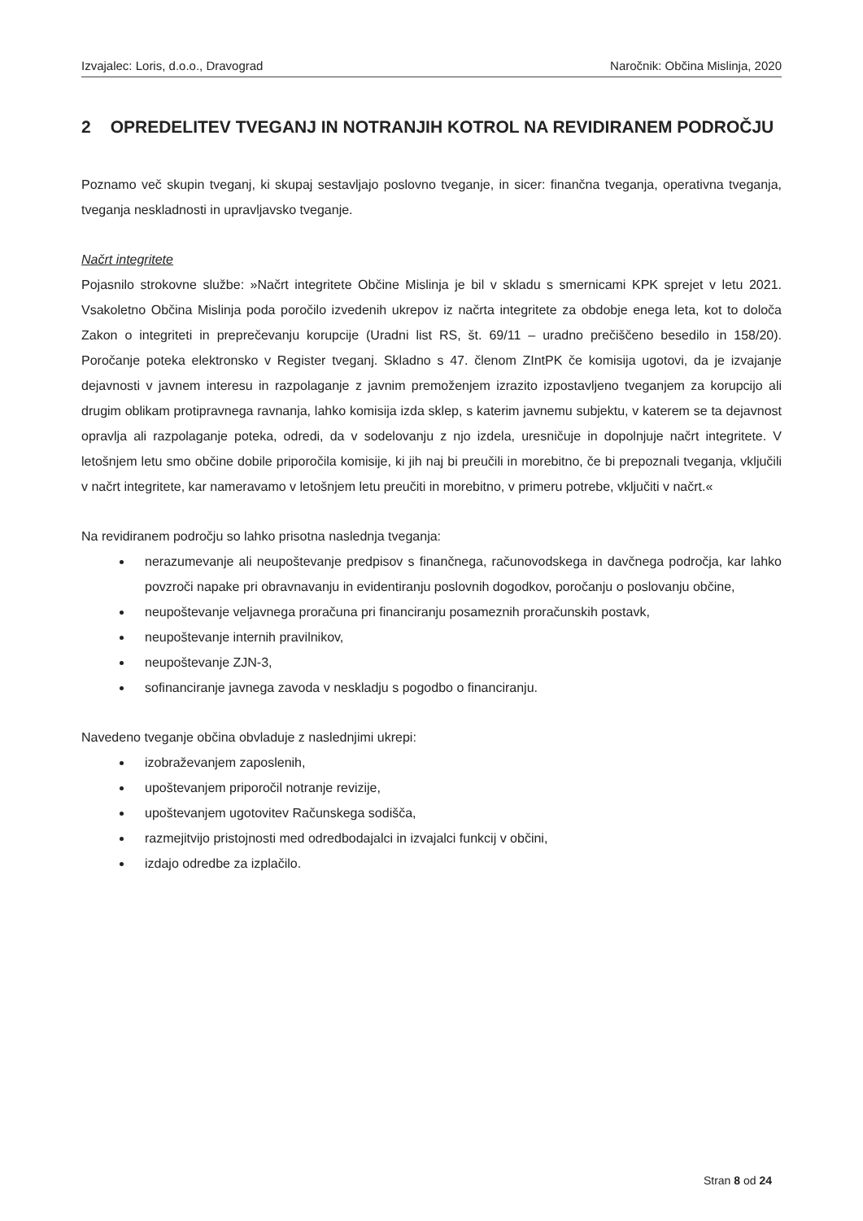Izvajalec: Loris, d.o.o., Dravograd Naročnik: Občina Mislinja, 2020
2 OPREDELITEV TVEGANJ IN NOTRANJIH KOTROL NA REVIDIRANEM PODROČJU
Poznamo več skupin tveganj, ki skupaj sestavljajo poslovno tveganje, in sicer: finančna tveganja, operativna tveganja, tveganja neskladnosti in upravljavsko tveganje.
Načrt integritete
Pojasnilo strokovne službe: »Načrt integritete Občine Mislinja je bil v skladu s smernicami KPK sprejet v letu 2021. Vsakoletno Občina Mislinja poda poročilo izvedenih ukrepov iz načrta integritete za obdobje enega leta, kot to določa Zakon o integriteti in preprečevanju korupcije (Uradni list RS, št. 69/11 – uradno prečiščeno besedilo in 158/20). Poročanje poteka elektronsko v Register tveganj. Skladno s 47. členom ZIntPK če komisija ugotovi, da je izvajanje dejavnosti v javnem interesu in razpolaganje z javnim premoženjem izrazito izpostavljeno tveganjem za korupcijo ali drugim oblikam protipravnega ravnanja, lahko komisija izda sklep, s katerim javnemu subjektu, v katerem se ta dejavnost opravlja ali razpolaganje poteka, odredi, da v sodelovanju z njo izdela, uresničuje in dopolnjuje načrt integritete. V letošnjem letu smo občine dobile priporočila komisije, ki jih naj bi preučili in morebitno, če bi prepoznali tveganja, vključili v načrt integritete, kar nameravamo v letošnjem letu preučiti in morebitno, v primeru potrebe, vključiti v načrt.«
Na revidiranem področju so lahko prisotna naslednja tveganja:
nerazumevanje ali neupoštevanje predpisov s finančnega, računovodskega in davčnega področja, kar lahko povzroči napake pri obravnavanju in evidentiranju poslovnih dogodkov, poročanju o poslovanju občine,
neupoštevanje veljavnega proračuna pri financiranju posameznih proračunskih postavk,
neupoštevanje internih pravilnikov,
neupoštevanje ZJN-3,
sofinanciranje javnega zavoda v neskladju s pogodbo o financiranju.
Navedeno tveganje občina obvladuje z naslednjimi ukrepi:
izobraževanjem zaposlenih,
upoštevanjem priporočil notranje revizije,
upoštevanjem ugotovitev Računskega sodišča,
razmejitvijo pristojnosti med odredbodajalci in izvajalci funkcij v občini,
izdajo odredbe za izplačilo.
Stran 8 od 24